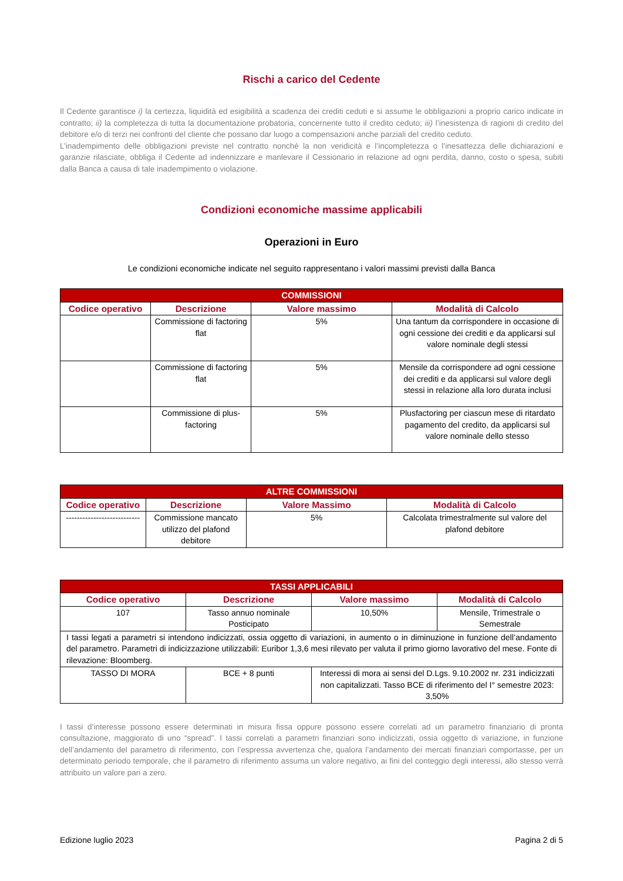Rischi a carico del Cedente
Il Cedente garantisce i) la certezza, liquidità ed esigibilità a scadenza dei crediti ceduti e si assume le obbligazioni a proprio carico indicate in contratto; ii) la completezza di tutta la documentazione probatoria, concernente tutto il credito ceduto; iii) l’inesistenza di ragioni di credito del debitore e/o di terzi nei confronti del cliente che possano dar luogo a compensazioni anche parziali del credito ceduto.
L’inadempimento delle obbligazioni previste nel contratto nonché la non veridicità e l’incompletezza o l’inesattezza delle dichiarazioni e garanzie rilasciate, obbliga il Cedente ad indennizzare e manlevare il Cessionario in relazione ad ogni perdita, danno, costo o spesa, subiti dalla Banca a causa di tale inadempimento o violazione.
Condizioni economiche massime applicabili
Operazioni in Euro
Le condizioni economiche indicate nel seguito rappresentano i valori massimi previsti dalla Banca
| COMMISSIONI | | | |
| --- | --- | --- | --- |
| Codice operativo | Descrizione | Valore massimo | Modalità di Calcolo |
| | Commissione di factoring flat | 5% | Una tantum da corrispondere in occasione di ogni cessione dei crediti e da applicarsi sul valore nominale degli stessi |
| | Commissione di factoring flat | 5% | Mensile da corrispondere ad ogni cessione dei crediti e da applicarsi sul valore degli stessi in relazione alla loro durata inclusi |
| | Commissione di plus-factoring | 5% | Plusfactoring per ciascun mese di ritardato pagamento del credito, da applicarsi sul valore nominale dello stesso |
| ALTRE COMMISSIONI | | | |
| --- | --- | --- | --- |
| Codice operativo | Descrizione | Valore Massimo | Modalità di Calcolo |
| --------------------------- | Commissione mancato utilizzo del plafond debitore | 5% | Calcolata trimestralmente sul valore del plafond debitore |
| TASSI APPLICABILI | | | |
| --- | --- | --- | --- |
| Codice operativo | Descrizione | Valore massimo | Modalità di Calcolo |
| 107 | Tasso annuo nominale Posticipato | 10,50% | Mensile, Trimestrale o Semestrale |
| I tassi legati a parametri si intendono indicizzati, ossia oggetto di variazioni, in aumento o in diminuzione in funzione dell’andamento del parametro. Parametri di indicizzazione utilizzabili: Euribor 1,3,6 mesi rilevato per valuta il primo giorno lavorativo del mese. Fonte di rilevazione: Bloomberg. | | | |
| TASSO DI MORA | BCE + 8 punti | Interessi di mora ai sensi del D.Lgs. 9.10.2002 nr. 231 indicizzati non capitalizzati. Tasso BCE di riferimento del I° semestre 2023: 3,50% | |
I tassi d’interesse possono essere determinati in misura fissa oppure possono essere correlati ad un parametro finanziario di pronta consultazione, maggiorato di uno “spread”. I tassi correlati a parametri finanziari sono indicizzati, ossia oggetto di variazione, in funzione dell’andamento del parametro di riferimento, con l’espressa avvertenza che, qualora l’andamento dei mercati finanziari comportasse, per un determinato periodo temporale, che il parametro di riferimento assuma un valore negativo, ai fini del conteggio degli interessi, allo stesso verrà attribuito un valore pari a zero.
Edizione luglio 2023 Pagina 2 di 5